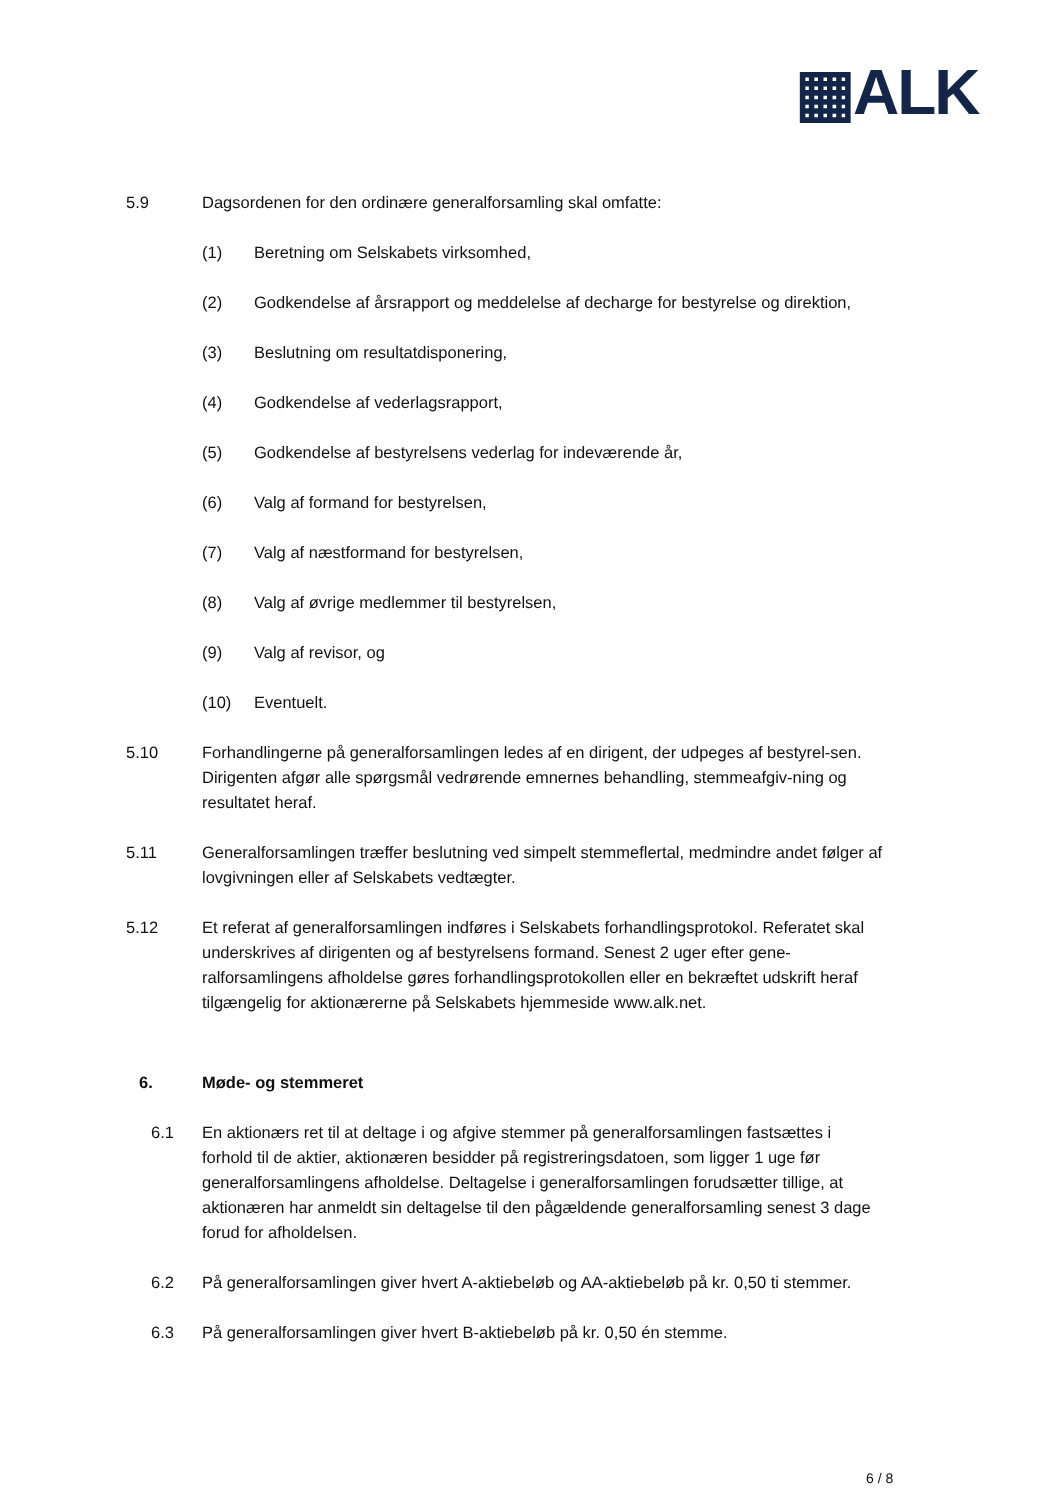▦ALK
5.9 Dagsordenen for den ordinære generalforsamling skal omfatte:
(1) Beretning om Selskabets virksomhed,
(2) Godkendelse af årsrapport og meddelelse af decharge for bestyrelse og direktion,
(3) Beslutning om resultatdisponering,
(4) Godkendelse af vederlagsrapport,
(5) Godkendelse af bestyrelsens vederlag for indeværende år,
(6) Valg af formand for bestyrelsen,
(7) Valg af næstformand for bestyrelsen,
(8) Valg af øvrige medlemmer til bestyrelsen,
(9) Valg af revisor, og
(10) Eventuelt.
5.10 Forhandlingerne på generalforsamlingen ledes af en dirigent, der udpeges af bestyrel-sen. Dirigenten afgør alle spørgsmål vedrørende emnernes behandling, stemmeafgiv-ning og resultatet heraf.
5.11 Generalforsamlingen træffer beslutning ved simpelt stemmeflertal, medmindre andet følger af lovgivningen eller af Selskabets vedtægter.
5.12 Et referat af generalforsamlingen indføres i Selskabets forhandlingsprotokol. Referatet skal underskrives af dirigenten og af bestyrelsens formand. Senest 2 uger efter gene-ralforsamlingens afholdelse gøres forhandlingsprotokollen eller en bekræftet udskrift heraf tilgængelig for aktionærerne på Selskabets hjemmeside www.alk.net.
6. Møde- og stemmeret
6.1 En aktionærs ret til at deltage i og afgive stemmer på generalforsamlingen fastsættes i forhold til de aktier, aktionæren besidder på registreringsdatoen, som ligger 1 uge før generalforsamlingens afholdelse. Deltagelse i generalforsamlingen forudsætter tillige, at aktionæren har anmeldt sin deltagelse til den pågældende generalforsamling senest 3 dage forud for afholdelsen.
6.2 På generalforsamlingen giver hvert A-aktiebeløb og AA-aktiebeløb på kr. 0,50 ti stemmer.
6.3 På generalforsamlingen giver hvert B-aktiebeløb på kr. 0,50 én stemme.
6 / 8